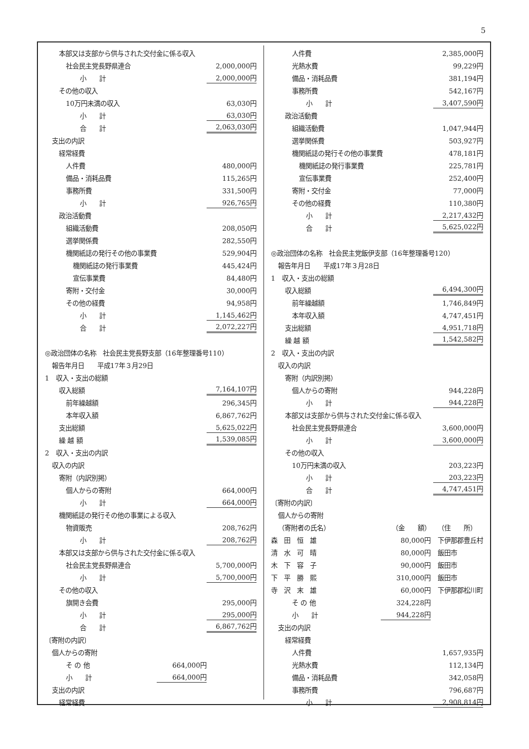5
| 本部又は支部から供与された交付金に係る収入 | | |
| 社会民主党長野県連合 | | 2,000,000円 |
| 小 計 | | 2,000,000円 |
| その他の収入 | | |
| 10万円未満の収入 | | 63,030円 |
| 小 計 | | 63,030円 |
| 合 計 | | 2,063,030円 |
| 支出の内訳 | | |
| 経常経費 | | |
| 人件費 | | 480,000円 |
| 備品・消耗品費 | | 115,265円 |
| 事務所費 | | 331,500円 |
| 小 計 | | 926,765円 |
| 政治活動費 | | |
| 組織活動費 | | 208,050円 |
| 選挙関係費 | | 282,550円 |
| 機関紙誌の発行その他の事業費 | | 529,904円 |
| 機関紙誌の発行事業費 | | 445,424円 |
| 宣伝事業費 | | 84,480円 |
| 寄附・交付金 | | 30,000円 |
| その他の経費 | | 94,958円 |
| 小 計 | | 1,145,462円 |
| 合 計 | | 2,072,227円 |
| ◎政治団体の名称 社会民主党長野支部（16年整理番号110） | | |
| 報告年月日 平成17年３月29日 | | |
| 1 収入・支出の総額 | | |
| 収入総額 | | 7,164,107円 |
| 前年繰越額 | | 296,345円 |
| 本年収入額 | | 6,867,762円 |
| 支出総額 | | 5,625,022円 |
| 繰 越 額 | | 1,539,085円 |
| 2 収入・支出の内訳 | | |
| 収入の内訳 | | |
| 寄附（内訳別掲） | | |
| 個人からの寄附 | | 664,000円 |
| 小 計 | | 664,000円 |
| 機関紙誌の発行その他の事業による収入 | | |
| 物資販売 | | 208,762円 |
| 小 計 | | 208,762円 |
| 本部又は支部から供与された交付金に係る収入 | | |
| 社会民主党長野県連合 | | 5,700,000円 |
| 小 計 | | 5,700,000円 |
| その他の収入 | | |
| 旗開き会費 | | 295,000円 |
| 小 計 | | 295,000円 |
| 合 計 | | 6,867,762円 |
| 〔寄附の内訳〕 | | |
| 個人からの寄附 | | |
| そ の 他 | 664,000円 | |
| 小 計 | 664,000円 | |
| 支出の内訳 | | |
| 経常経費 | | |
| 人件費 | | 2,385,000円 |
| 光熱水費 | | 99,229円 |
| 備品・消耗品費 | | 381,194円 |
| 事務所費 | | 542,167円 |
| 小 計 | | 3,407,590円 |
| 政治活動費 | | |
| 組織活動費 | | 1,047,944円 |
| 選挙関係費 | | 503,927円 |
| 機関紙誌の発行その他の事業費 | | 478,181円 |
| 機関紙誌の発行事業費 | | 225,781円 |
| 宣伝事業費 | | 252,400円 |
| 寄附・交付金 | | 77,000円 |
| その他の経費 | | 110,380円 |
| 小 計 | | 2,217,432円 |
| 合 計 | | 5,625,022円 |
| ◎政治団体の名称 社会民主党飯伊支部（16年整理番号120） | | |
| 報告年月日 平成17年３月28日 | | |
| 1 収入・支出の総額 | | |
| 収入総額 | | 6,494,300円 |
| 前年繰越額 | | 1,746,849円 |
| 本年収入額 | | 4,747,451円 |
| 支出総額 | | 4,951,718円 |
| 繰 越 額 | | 1,542,582円 |
| 2 収入・支出の内訳 | | |
| 収入の内訳 | | |
| 寄附（内訳別掲） | | |
| 個人からの寄附 | | 944,228円 |
| 小 計 | | 944,228円 |
| 本部又は支部から供与された交付金に係る収入 | | |
| 社会民主党長野県連合 | | 3,600,000円 |
| 小 計 | | 3,600,000円 |
| その他の収入 | | |
| 10万円未満の収入 | | 203,223円 |
| 小 計 | | 203,223円 |
| 合 計 | | 4,747,451円 |
| 〔寄附の内訳〕 | | |
| 個人からの寄附 | | |
| （寄附者の氏名） | （金 額） | （住 所） |
| 森 田 恒 雄 | 80,000円 | 下伊那郡豊丘村 |
| 清 水 可 晴 | 80,000円 | 飯田市 |
| 木 下 容 子 | 90,000円 | 飯田市 |
| 下 平 勝 熙 | 310,000円 | 飯田市 |
| 寺 沢 末 雄 | 60,000円 | 下伊那郡松川町 |
| そ の 他 | 324,228円 | |
| 小 計 | 944,228円 | |
| 支出の内訳 | | |
| 経常経費 | | |
| 人件費 | | 1,657,935円 |
| 光熱水費 | | 112,134円 |
| 備品・消耗品費 | | 342,058円 |
| 事務所費 | | 796,687円 |
| 小 計 | | 2,908,814円 |